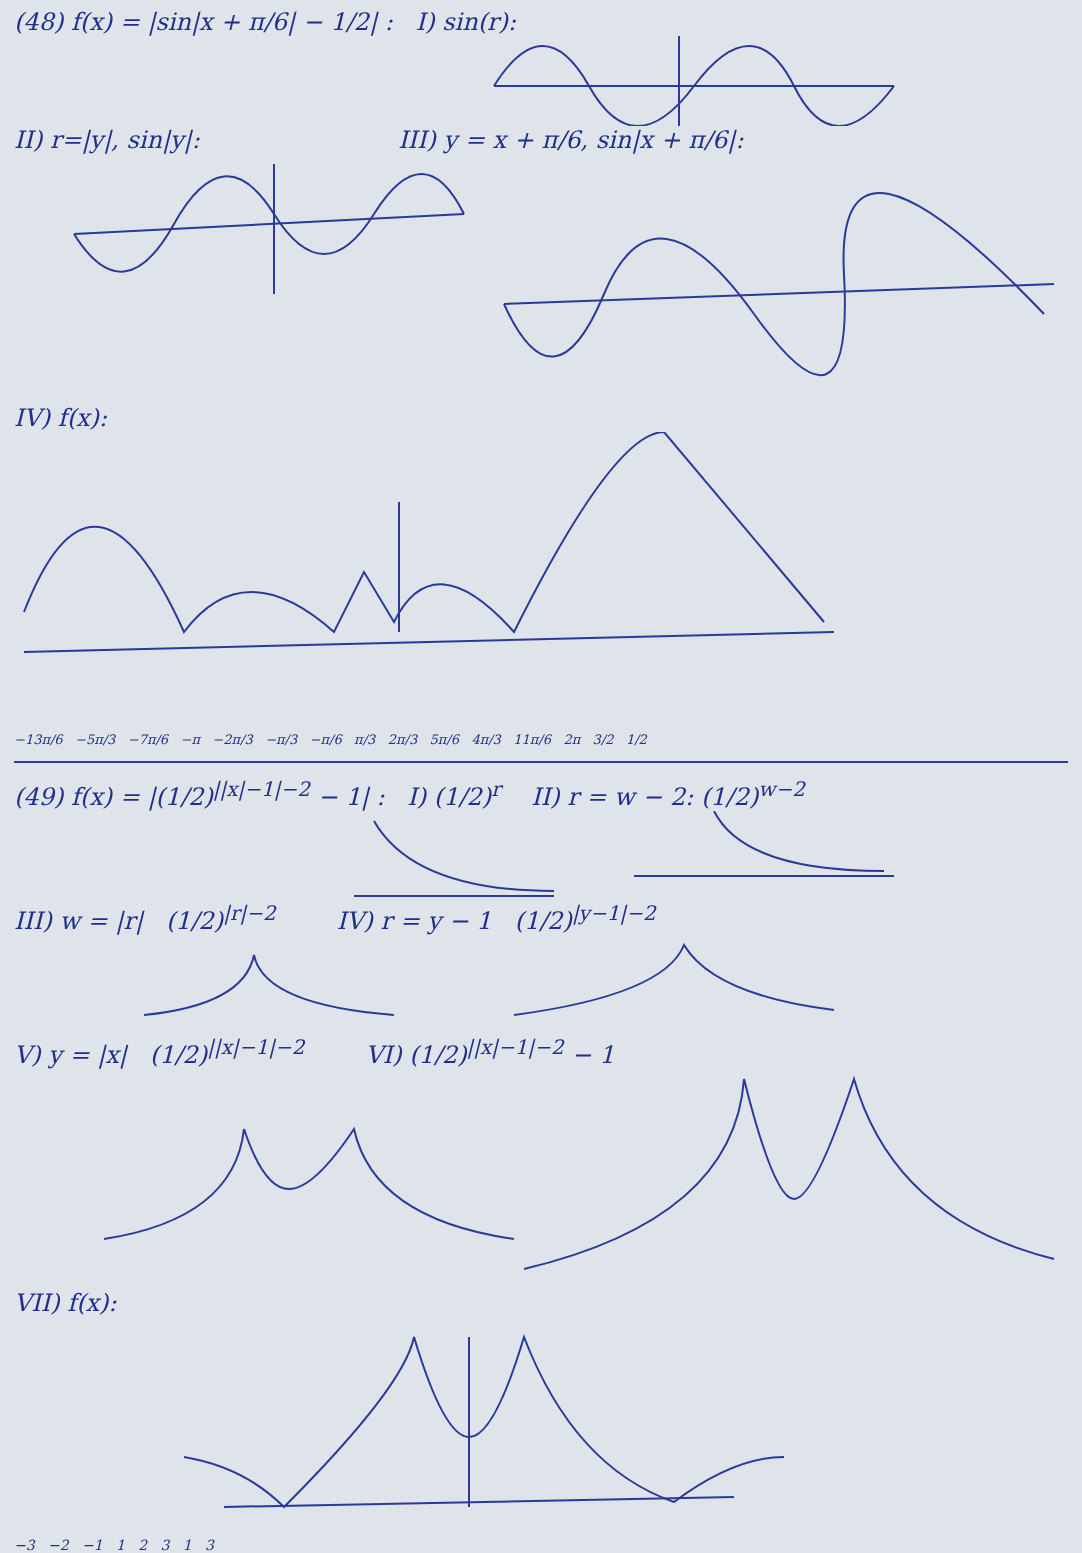(48) f(x) = |sin|x + π/6| − 1/2| : I) sin(r):
II) r=|y|, sin|y|: III) y = x + π/6, sin|x + π/6|:
IV) f(x):
−13π/6 −5π/3 −7π/6 −π −2π/3 −π/3 −π/6 π/3 2π/3 5π/6 4π/3 11π/6 2π 3/2 1/2
(49) f(x) = |(1/2)<sup>||x|−1|−2</sup> − 1| : I) (1/2)<sup>r</sup> II) r = w − 2: (1/2)<sup>w−2</sup>
III) w = |r| (1/2)<sup>|r|−2</sup> IV) r = y − 1 (1/2)<sup>|y−1|−2</sup>
V) y = |x| (1/2)<sup>||x|−1|−2</sup> VI) (1/2)<sup>||x|−1|−2</sup> − 1
VII) f(x):
−3 −2 −1 1 2 3 1 3